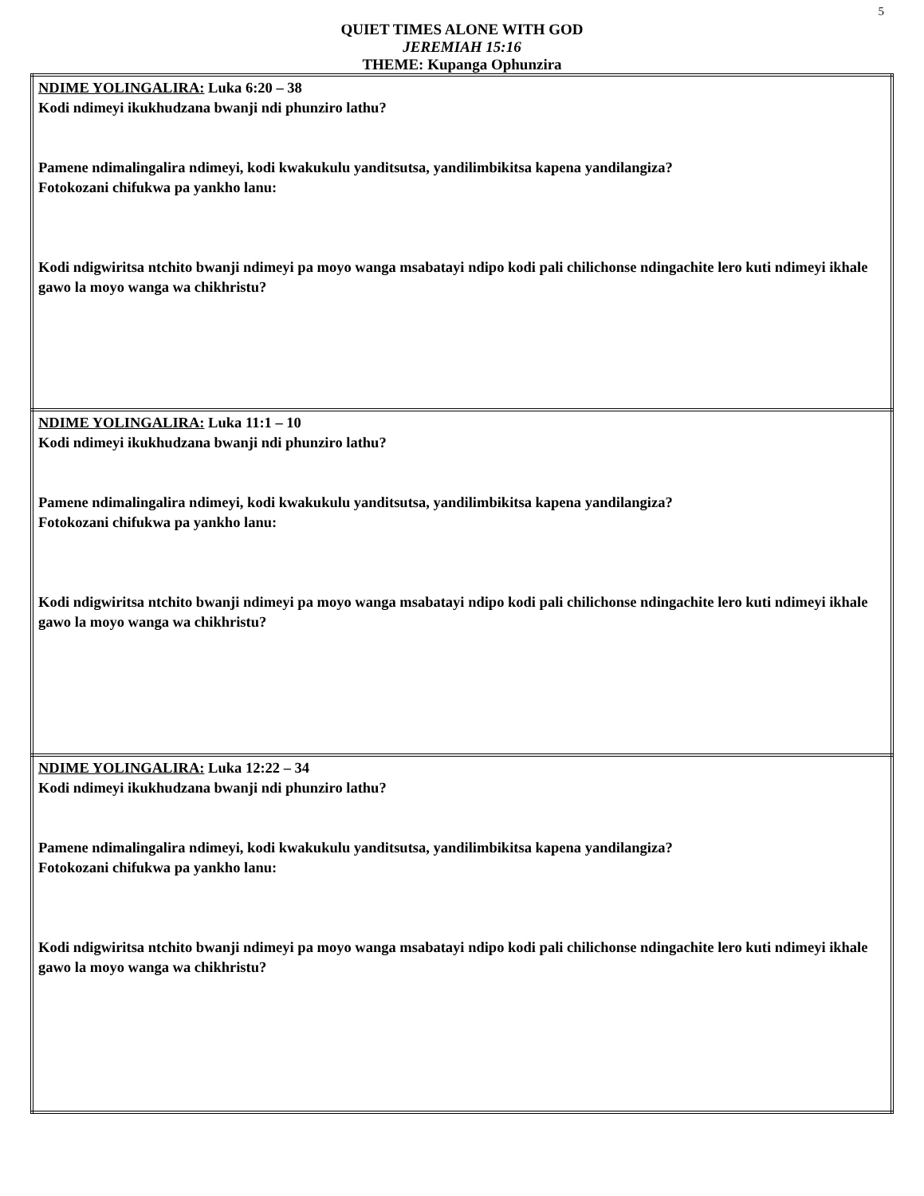5
QUIET TIMES ALONE WITH GOD
JEREMIAH 15:16
THEME: Kupanga Ophunzira
| NDIME YOLINGALIRA: Luka 6:20 – 38 Kodi ndimeyi ikukhudzana bwanji ndi phunziro lathu? Pamene ndimalingalira ndimeyi, kodi kwakukulu yanditsutsa, yandilimbikitsa kapena yandilangiza? Fotokozani chifukwa pa yankho lanu: Kodi ndigwiritsa ntchito bwanji ndimeyi pa moyo wanga msabatayi ndipo kodi pali chilichonse ndingachite lero kuti ndimeyi ikhale gawo la moyo wanga wa chikhristu? |
| NDIME YOLINGALIRA: Luka 11:1 – 10 Kodi ndimeyi ikukhudzana bwanji ndi phunziro lathu? Pamene ndimalingalira ndimeyi, kodi kwakukulu yanditsutsa, yandilimbikitsa kapena yandilangiza? Fotokozani chifukwa pa yankho lanu: Kodi ndigwiritsa ntchito bwanji ndimeyi pa moyo wanga msabatayi ndipo kodi pali chilichonse ndingachite lero kuti ndimeyi ikhale gawo la moyo wanga wa chikhristu? |
| NDIME YOLINGALIRA: Luka 12:22 – 34 Kodi ndimeyi ikukhudzana bwanji ndi phunziro lathu? Pamene ndimalingalira ndimeyi, kodi kwakukulu yanditsutsa, yandilimbikitsa kapena yandilangiza? Fotokozani chifukwa pa yankho lanu: Kodi ndigwiritsa ntchito bwanji ndimeyi pa moyo wanga msabatayi ndipo kodi pali chilichonse ndingachite lero kuti ndimeyi ikhale gawo la moyo wanga wa chikhristu? |